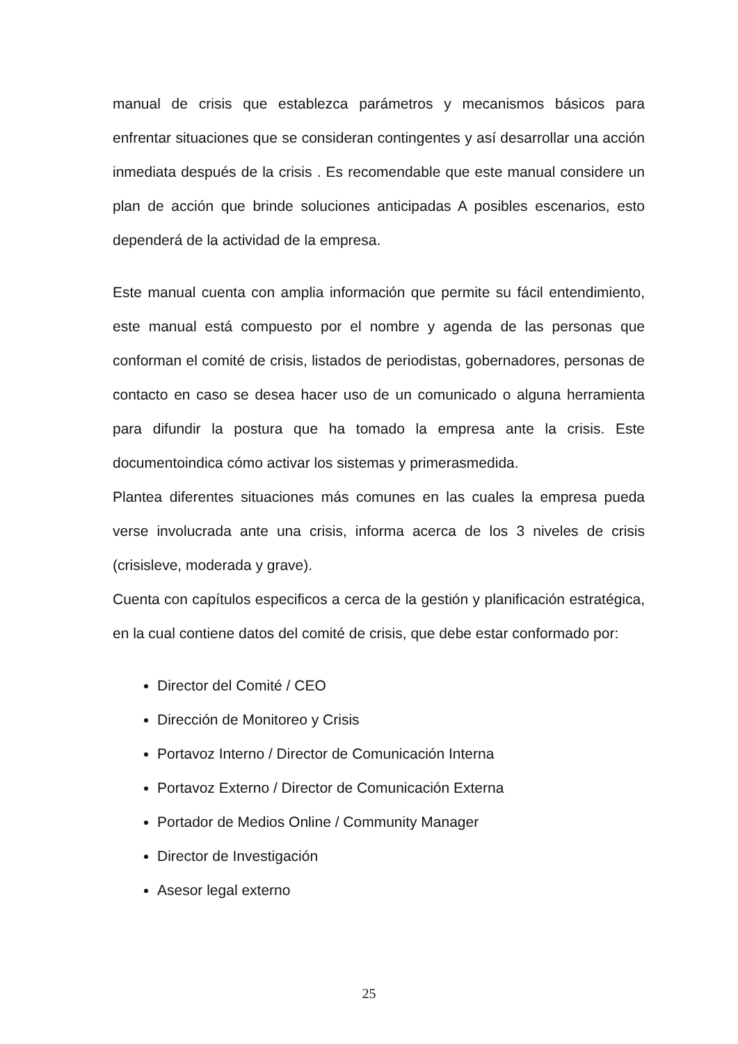manual de crisis que establezca parámetros y mecanismos básicos para enfrentar situaciones que se consideran contingentes y así desarrollar una acción inmediata después de la crisis . Es recomendable que este manual considere un plan de acción que brinde soluciones anticipadas A posibles escenarios, esto dependerá de la actividad de la empresa.
Este manual cuenta con amplia información que permite su fácil entendimiento, este manual está compuesto por el nombre y agenda de las personas que conforman el comité de crisis, listados de periodistas, gobernadores, personas de contacto en caso se desea hacer uso de un comunicado o alguna herramienta para difundir la postura que ha tomado la empresa ante la crisis. Este documentoindica cómo activar los sistemas y primerasmedida.
Plantea diferentes situaciones más comunes en las cuales la empresa pueda verse involucrada ante una crisis, informa acerca de los 3 niveles de crisis (crisisleve, moderada y grave).
Cuenta con capítulos especificos a cerca de la gestión y planificación estratégica, en la cual contiene datos del comité de crisis, que debe estar conformado por:
Director del Comité / CEO
Dirección de Monitoreo y Crisis
Portavoz Interno / Director de Comunicación Interna
Portavoz Externo / Director de Comunicación Externa
Portador de Medios Online / Community Manager
Director de Investigación
Asesor legal externo
25